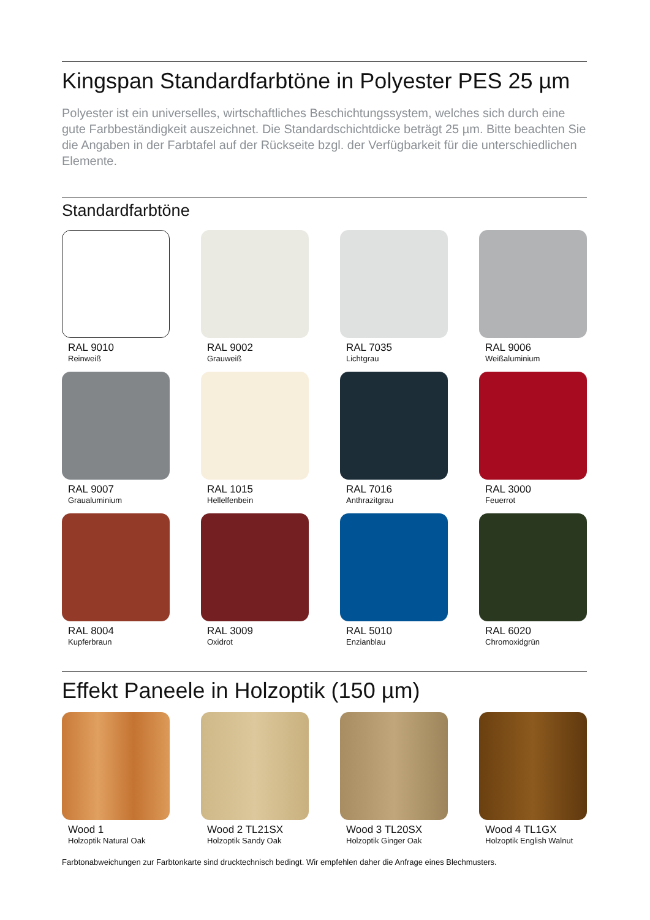Kingspan Standardfarbtöne in Polyester PES 25 µm
Polyester ist ein universelles, wirtschaftliches Beschichtungssystem, welches sich durch eine gute Farbbeständigkeit auszeichnet. Die Standardschichtdicke beträgt 25 µm. Bitte beachten Sie die Angaben in der Farbtafel auf der Rückseite bzgl. der Verfügbarkeit für die unterschiedlichen Elemente.
Standardfarbtöne
RAL 9010
Reinweiß
RAL 9002
Grauweiß
RAL 7035
Lichtgrau
RAL 9006
Weißaluminium
RAL 9007
Graualuminium
RAL 1015
Hellelfenbein
RAL 7016
Anthrazitgrau
RAL 3000
Feuerrot
RAL 8004
Kupferbraun
RAL 3009
Oxidrot
RAL 5010
Enzianblau
RAL 6020
Chromoxidgrün
Effekt Paneele in Holzoptik (150 µm)
Wood 1
Holzoptik Natural Oak
Wood 2 TL21SX
Holzoptik Sandy Oak
Wood 3 TL20SX
Holzoptik Ginger Oak
Wood 4 TL1GX
Holzoptik English Walnut
Farbtonabweichungen zur Farbtonkarte sind drucktechnisch bedingt. Wir empfehlen daher die Anfrage eines Blechmusters.